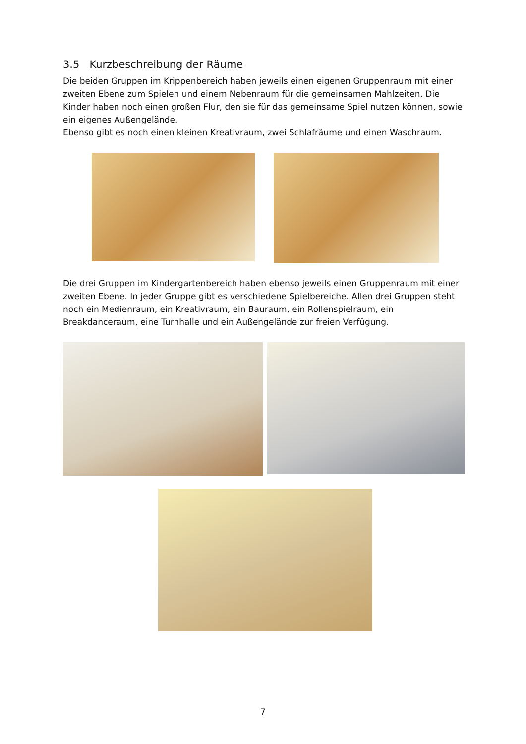3.5 Kurzbeschreibung der Räume
Die beiden Gruppen im Krippenbereich haben jeweils einen eigenen Gruppenraum mit einer zweiten Ebene zum Spielen und einem Nebenraum für die gemeinsamen Mahlzeiten. Die Kinder haben noch einen großen Flur, den sie für das gemeinsame Spiel nutzen können, sowie ein eigenes Außengelände.
Ebenso gibt es noch einen kleinen Kreativraum, zwei Schlafräume und einen Waschraum.
Die drei Gruppen im Kindergartenbereich haben ebenso jeweils einen Gruppenraum mit einer zweiten Ebene. In jeder Gruppe gibt es verschiedene Spielbereiche. Allen drei Gruppen steht noch ein Medienraum, ein Kreativraum, ein Bauraum, ein Rollenspielraum, ein Breakdanceraum, eine Turnhalle und ein Außengelände zur freien Verfügung.
7